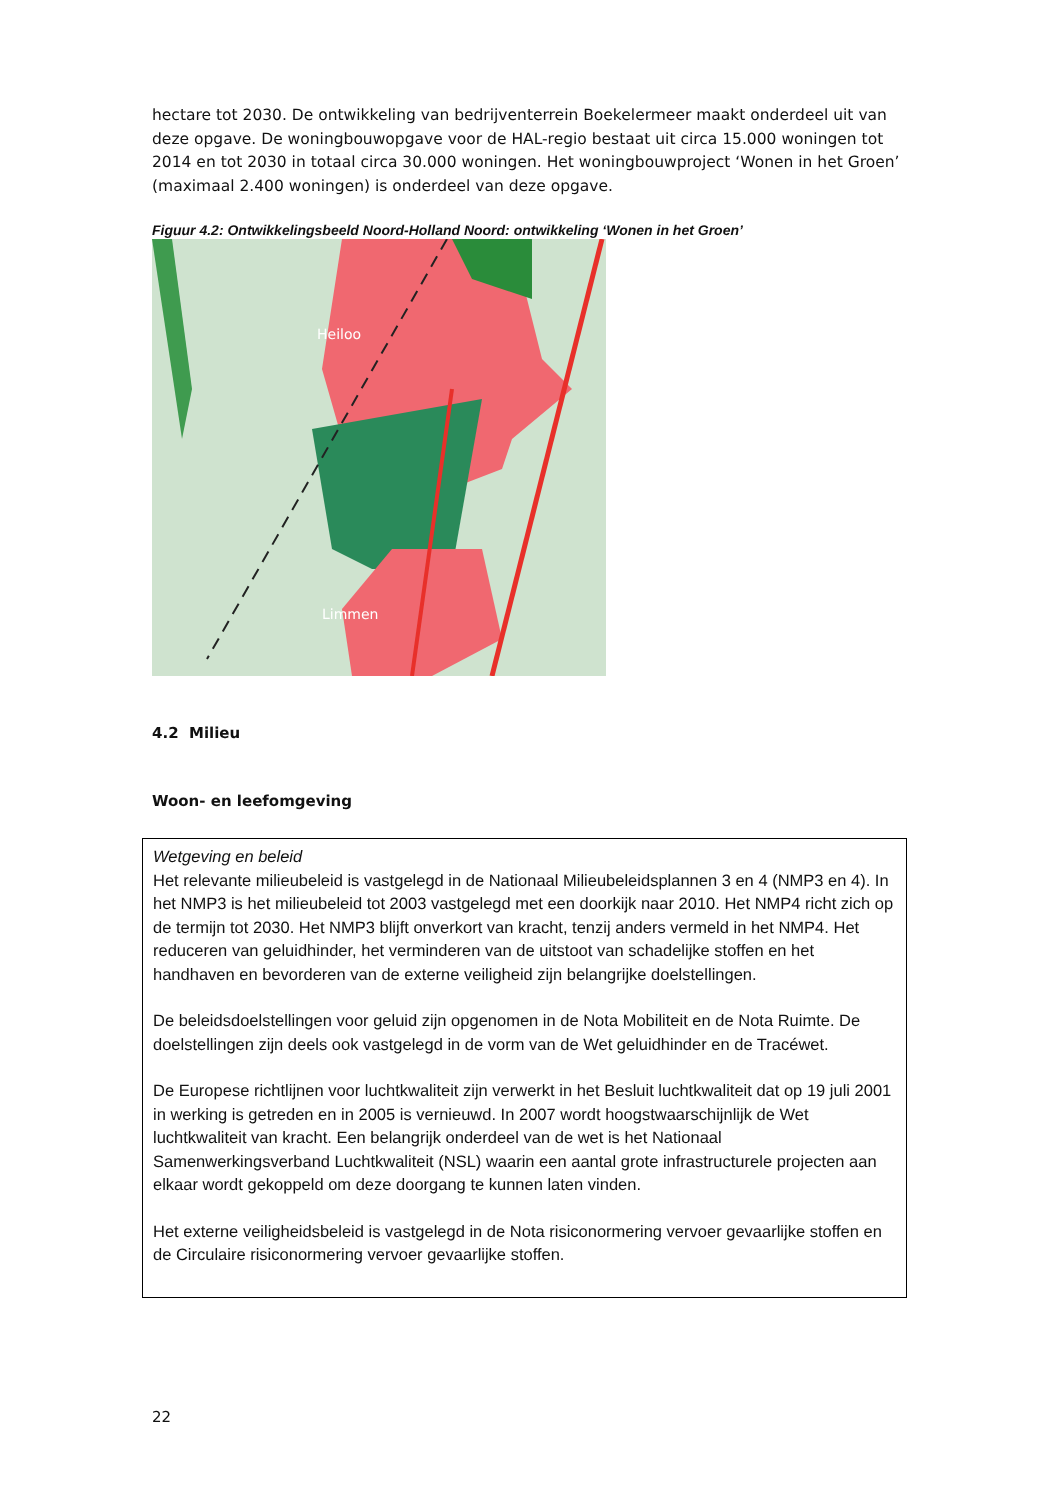hectare tot 2030. De ontwikkeling van bedrijventerrein Boekelermeer maakt onderdeel uit van deze opgave. De woningbouwopgave voor de HAL-regio bestaat uit circa 15.000 woningen tot 2014 en tot 2030 in totaal circa 30.000 woningen. Het woningbouwproject ‘Wonen in het Groen’ (maximaal 2.400 woningen) is onderdeel van deze opgave.
Figuur 4.2: Ontwikkelingsbeeld Noord-Holland Noord: ontwikkeling ‘Wonen in het Groen’
Heiloo
Limmen
4.2 Milieu
Woon- en leefomgeving
Wetgeving en beleid
Het relevante milieubeleid is vastgelegd in de Nationaal Milieubeleidsplannen 3 en 4 (NMP3 en 4). In het NMP3 is het milieubeleid tot 2003 vastgelegd met een doorkijk naar 2010. Het NMP4 richt zich op de termijn tot 2030. Het NMP3 blijft onverkort van kracht, tenzij anders vermeld in het NMP4. Het reduceren van geluidhinder, het verminderen van de uitstoot van schadelijke stoffen en het handhaven en bevorderen van de externe veiligheid zijn belangrijke doelstellingen.
De beleidsdoelstellingen voor geluid zijn opgenomen in de Nota Mobiliteit en de Nota Ruimte. De doelstellingen zijn deels ook vastgelegd in de vorm van de Wet geluidhinder en de Tracéwet.
De Europese richtlijnen voor luchtkwaliteit zijn verwerkt in het Besluit luchtkwaliteit dat op 19 juli 2001 in werking is getreden en in 2005 is vernieuwd. In 2007 wordt hoogstwaarschijnlijk de Wet luchtkwaliteit van kracht. Een belangrijk onderdeel van de wet is het Nationaal Samenwerkingsverband Luchtkwaliteit (NSL) waarin een aantal grote infrastructurele projecten aan elkaar wordt gekoppeld om deze doorgang te kunnen laten vinden.
Het externe veiligheidsbeleid is vastgelegd in de Nota risiconormering vervoer gevaarlijke stoffen en de Circulaire risiconormering vervoer gevaarlijke stoffen.
22